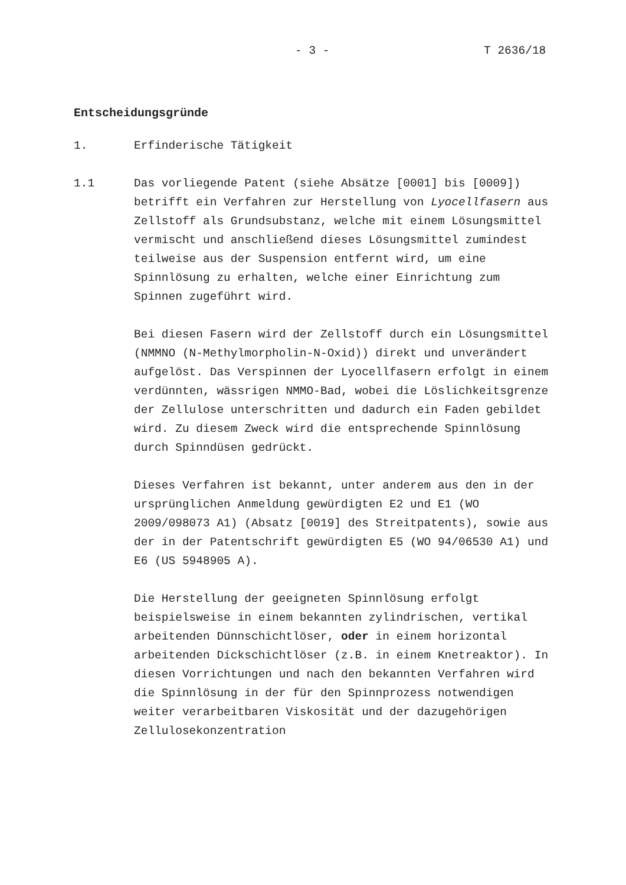- 3 - T 2636/18
Entscheidungsgründe
1. Erfinderische Tätigkeit
1.1 Das vorliegende Patent (siehe Absätze [0001] bis [0009]) betrifft ein Verfahren zur Herstellung von Lyocellfasern aus Zellstoff als Grundsubstanz, welche mit einem Lösungsmittel vermischt und anschließend dieses Lösungsmittel zumindest teilweise aus der Suspension entfernt wird, um eine Spinnlösung zu erhalten, welche einer Einrichtung zum Spinnen zugeführt wird.
Bei diesen Fasern wird der Zellstoff durch ein Lösungsmittel (NMMNO (N-Methylmorpholin-N-Oxid)) direkt und unverändert aufgelöst. Das Verspinnen der Lyocellfasern erfolgt in einem verdünnten, wässrigen NMMO-Bad, wobei die Löslichkeitsgrenze der Zellulose unterschritten und dadurch ein Faden gebildet wird. Zu diesem Zweck wird die entsprechende Spinnlösung durch Spinndüsen gedrückt.
Dieses Verfahren ist bekannt, unter anderem aus den in der ursprünglichen Anmeldung gewürdigten E2 und E1 (WO 2009/098073 A1) (Absatz [0019] des Streitpatents), sowie aus der in der Patentschrift gewürdigten E5 (WO 94/06530 A1) und E6 (US 5948905 A).
Die Herstellung der geeigneten Spinnlösung erfolgt beispielsweise in einem bekannten zylindrischen, vertikal arbeitenden Dünnschichtlöser, oder in einem horizontal arbeitenden Dickschichtlöser (z.B. in einem Knetreaktor). In diesen Vorrichtungen und nach den bekannten Verfahren wird die Spinnlösung in der für den Spinnprozess notwendigen weiter verarbeitbaren Viskosität und der dazugehörigen Zellulosekonzentration